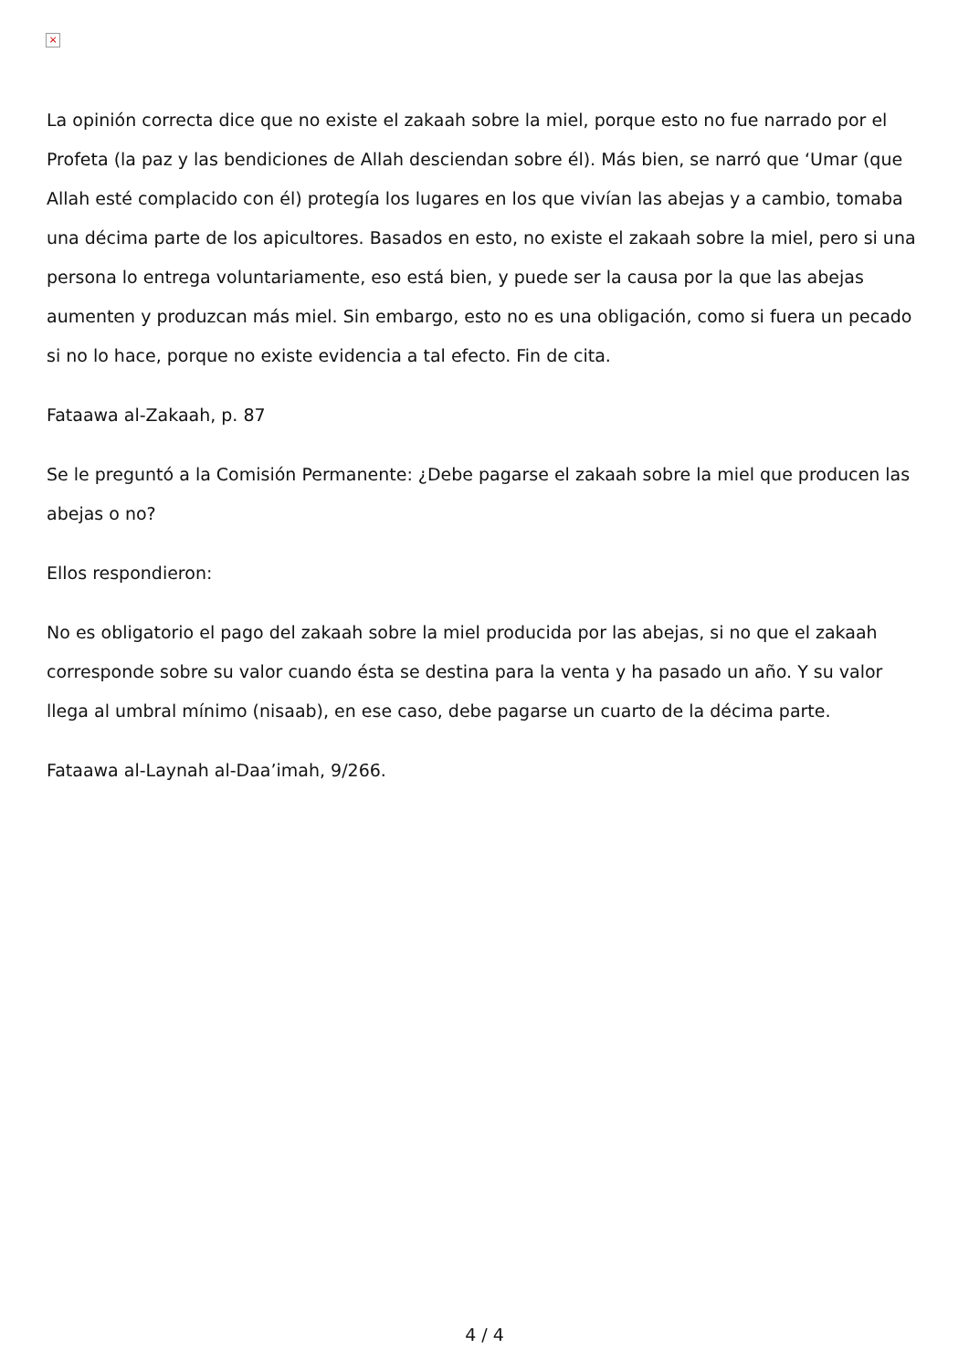×
La opinión correcta dice que no existe el zakaah sobre la miel, porque esto no fue narrado por el Profeta (la paz y las bendiciones de Allah desciendan sobre él). Más bien, se narró que ‘Umar (que Allah esté complacido con él) protegía los lugares en los que vivían las abejas y a cambio, tomaba una décima parte de los apicultores. Basados en esto, no existe el zakaah sobre la miel, pero si una persona lo entrega voluntariamente, eso está bien, y puede ser la causa por la que las abejas aumenten y produzcan más miel. Sin embargo, esto no es una obligación, como si fuera un pecado si no lo hace, porque no existe evidencia a tal efecto. Fin de cita.
Fataawa al-Zakaah, p. 87
Se le preguntó a la Comisión Permanente: ¿Debe pagarse el zakaah sobre la miel que producen las abejas o no?
Ellos respondieron:
No es obligatorio el pago del zakaah sobre la miel producida por las abejas, si no que el zakaah corresponde sobre su valor cuando ésta se destina para la venta y ha pasado un año. Y su valor llega al umbral mínimo (nisaab), en ese caso, debe pagarse un cuarto de la décima parte.
Fataawa al-Laynah al-Daa’imah, 9/266.
4 / 4